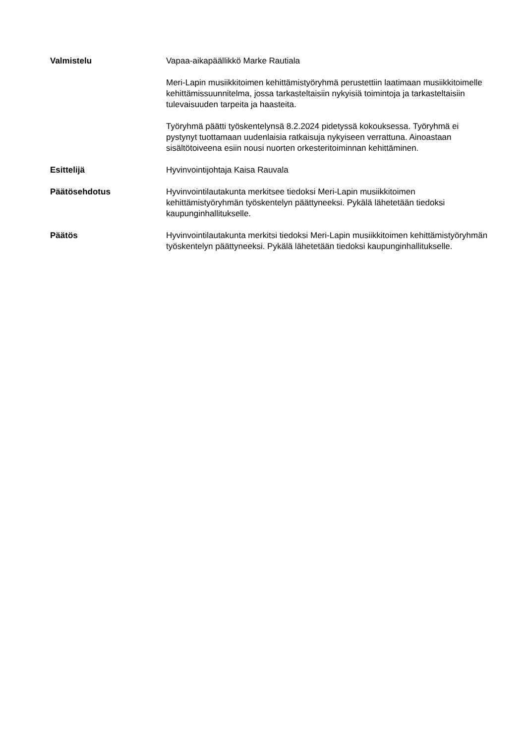Valmistelu Vapaa-aikapäällikkö Marke Rautiala
Meri-Lapin musiikkitoimen kehittämistyöryhmä perustettiin laatimaan musiikkitoimelle kehittämissuunnitelma, jossa tarkasteltaisiin nykyisiä toimintoja ja tarkasteltaisiin tulevaisuuden tarpeita ja haasteita.
Työryhmä päätti työskentelynsä 8.2.2024 pidetyssä kokouksessa. Työryhmä ei pystynyt tuottamaan uudenlaisia ratkaisuja nykyiseen verrattuna. Ainoastaan sisältötoiveena esiin nousi nuorten orkesteritoiminnan kehittäminen.
Esittelijä Hyvinvointijohtaja Kaisa Rauvala
Päätösehdotus Hyvinvointilautakunta merkitsee tiedoksi Meri-Lapin musiikkitoimen kehittämistyöryhmän työskentelyn päättyneeksi. Pykälä lähetetään tiedoksi kaupunginhallitukselle.
Päätös Hyvinvointilautakunta merkitsi tiedoksi Meri-Lapin musiikkitoimen kehittämistyöryhmän työskentelyn päättyneeksi. Pykälä lähetetään tiedoksi kaupunginhallitukselle.